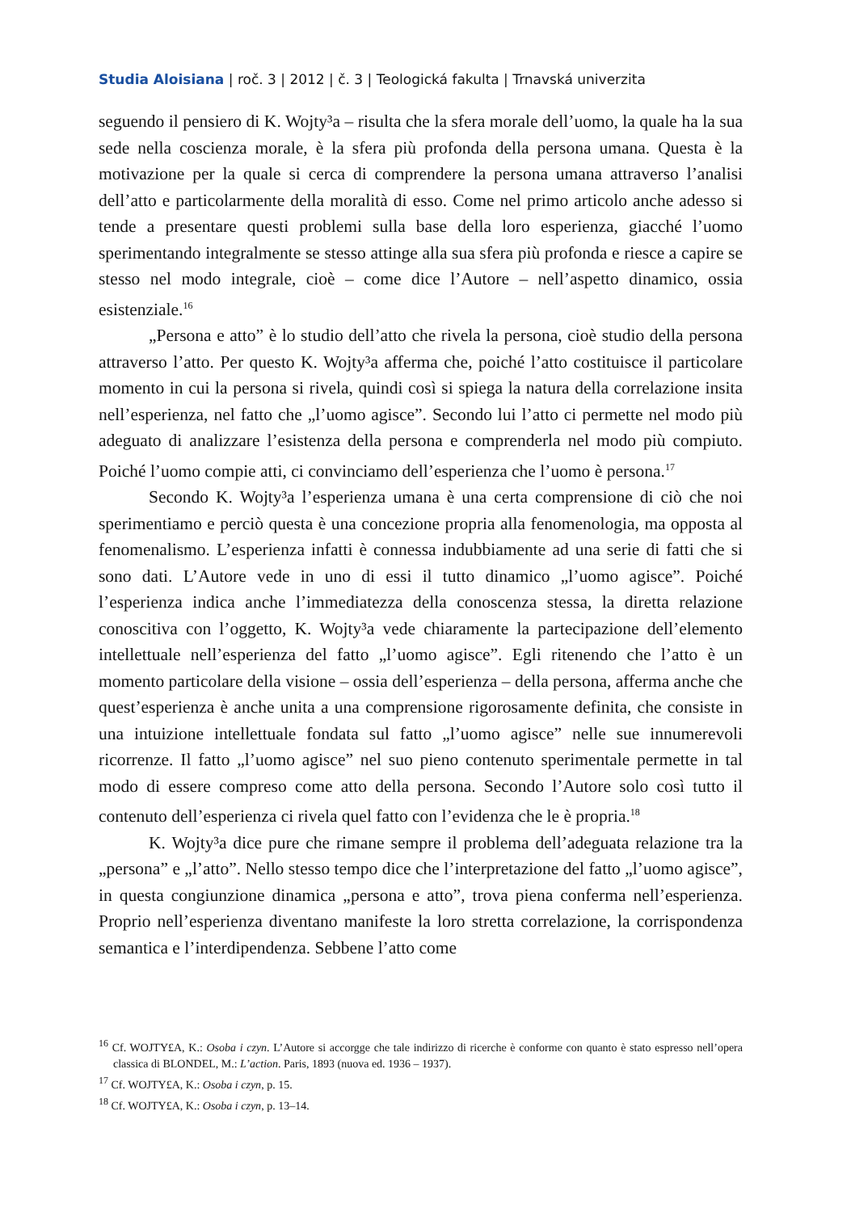Studia Aloisiana | roč. 3 | 2012 | č. 3 | Teologická fakulta | Trnavská univerzita
seguendo il pensiero di K. Wojty³a – risulta che la sfera morale dell’uomo, la quale ha la sua sede nella coscienza morale, è la sfera più profonda della persona umana. Questa è la motivazione per la quale si cerca di comprendere la persona umana attraverso l’analisi dell’atto e particolarmente della moralità di esso. Come nel primo articolo anche adesso si tende a presentare questi problemi sulla base della loro esperienza, giacché l’uomo sperimentando integralmente se stesso attinge alla sua sfera più profonda e riesce a capire se stesso nel modo integrale, cioè – come dice l’Autore – nell’aspetto dinamico, ossia esistenziale.<sup>16</sup>
„Persona e atto” è lo studio dell’atto che rivela la persona, cioè studio della persona attraverso l’atto. Per questo K. Wojty³a afferma che, poiché l’atto costituisce il particolare momento in cui la persona si rivela, quindi così si spiega la natura della correlazione insita nell’esperienza, nel fatto che „l’uomo agisce”. Secondo lui l’atto ci permette nel modo più adeguato di analizzare l’esistenza della persona e comprenderla nel modo più compiuto. Poiché l’uomo compie atti, ci convinciamo dell’esperienza che l’uomo è persona.<sup>17</sup>
Secondo K. Wojty³a l’esperienza umana è una certa comprensione di ciò che noi sperimentiamo e perciò questa è una concezione propria alla fenomenologia, ma opposta al fenomenalismo. L’esperienza infatti è connessa indubbiamente ad una serie di fatti che si sono dati. L’Autore vede in uno di essi il tutto dinamico „l’uomo agisce”. Poiché l’esperienza indica anche l’immediatezza della conoscenza stessa, la diretta relazione conoscitiva con l’oggetto, K. Wojty³a vede chiaramente la partecipazione dell’elemento intellettuale nell’esperienza del fatto „l’uomo agisce”. Egli ritenendo che l’atto è un momento particolare della visione – ossia dell’esperienza – della persona, afferma anche che quest’esperienza è anche unita a una comprensione rigorosamente definita, che consiste in una intuizione intellettuale fondata sul fatto „l’uomo agisce” nelle sue innumerevoli ricorrenze. Il fatto „l’uomo agisce” nel suo pieno contenuto sperimentale permette in tal modo di essere compreso come atto della persona. Secondo l’Autore solo così tutto il contenuto dell’esperienza ci rivela quel fatto con l’evidenza che le è propria.<sup>18</sup>
K. Wojty³a dice pure che rimane sempre il problema dell’adeguata relazione tra la „persona” e „l’atto”. Nello stesso tempo dice che l’interpretazione del fatto „l’uomo agisce”, in questa congiunzione dinamica „persona e atto”, trova piena conferma nell’esperienza. Proprio nell’esperienza diventano manifeste la loro stretta correlazione, la corrispondenza semantica e l’interdipendenza. Sebbene l’atto come
<sup>16</sup> Cf. WOJTY£A, K.: Osoba i czyn. L’Autore si accorgge che tale indirizzo di ricerche è conforme con quanto è stato espresso nell’opera classica di BLONDEL, M.: L’action. Paris, 1893 (nuova ed. 1936 – 1937).
<sup>17</sup> Cf. WOJTY£A, K.: Osoba i czyn, p. 15.
<sup>18</sup> Cf. WOJTY£A, K.: Osoba i czyn, p. 13–14.